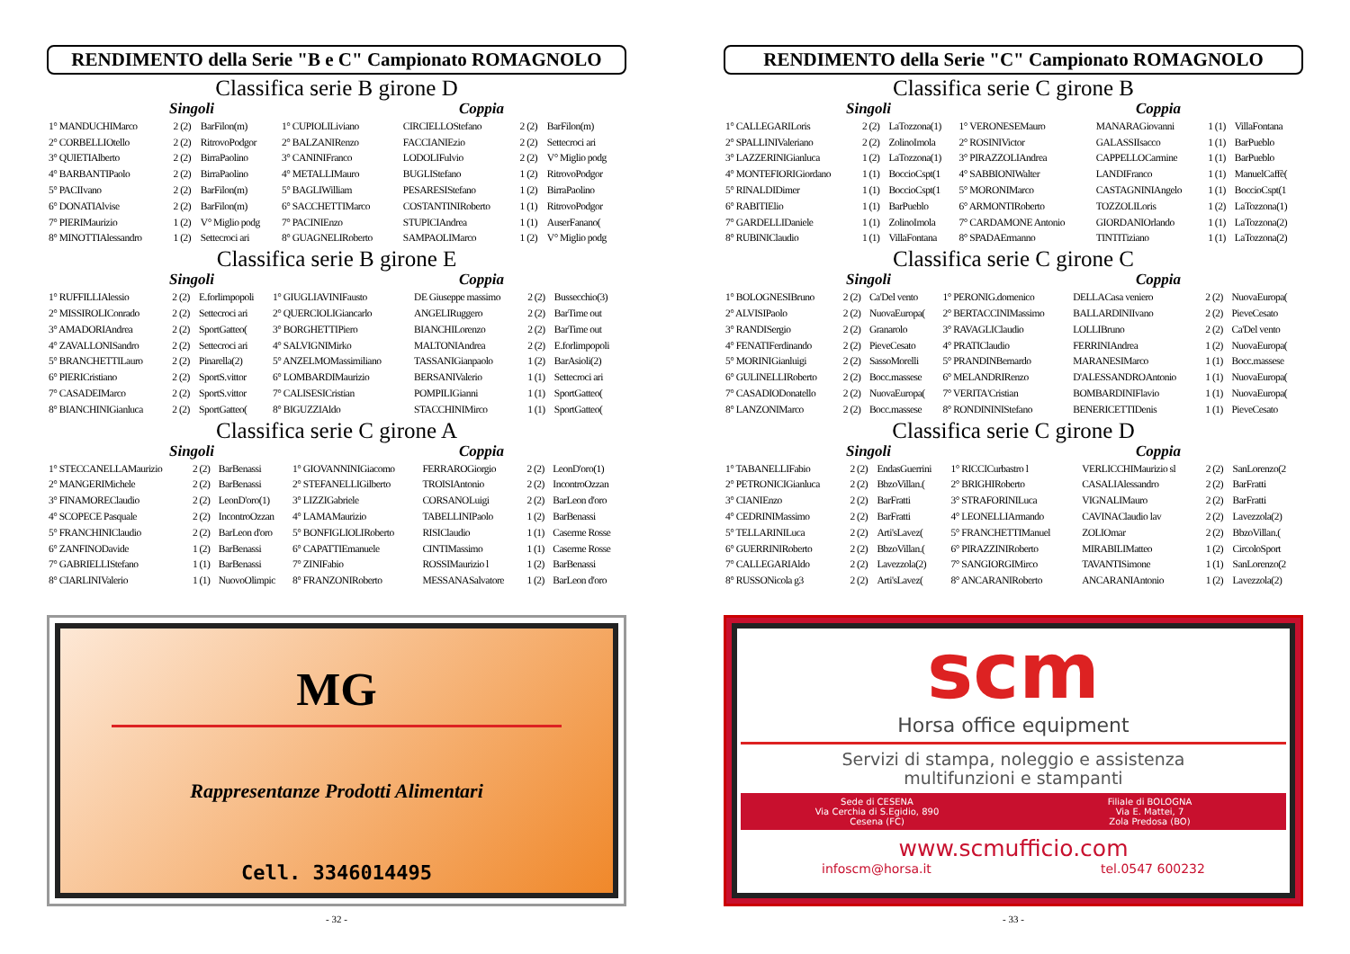RENDIMENTO della Serie "B e C" Campionato ROMAGNOLO
Classifica serie B girone D
Singoli Coppia
| 1° MANDUCHIMarco | 2 (2) | BarFilon(m) | 1° CUPIOLILiviano | CIRCIELLOStefano | 2 (2) | BarFilon(m) |
| 2° CORBELLIOtello | 2 (2) | RitrovoPodgor | 2° BALZANIRenzo | FACCIANIEzio | 2 (2) | Settecroci ari |
| 3° QUIETIAlberto | 2 (2) | BirraPaolino | 3° CANINIFranco | LODOLIFulvio | 2 (2) | V° Miglio podg |
| 4° BARBANTIPaolo | 2 (2) | BirraPaolino | 4° METALLIMauro | BUGLIStefano | 1 (2) | RitrovoPodgor |
| 5° PACIIvano | 2 (2) | BarFilon(m) | 5° BAGLIWilliam | PESARESIStefano | 1 (2) | BirraPaolino |
| 6° DONATIAlvise | 2 (2) | BarFilon(m) | 6° SACCHETTIMarco | COSTANTINIRoberto | 1 (1) | RitrovoPodgor |
| 7° PIERIMaurizio | 1 (2) | V° Miglio podg | 7° PACINIEnzo | STUPICIAndrea | 1 (1) | AuserFanano( |
| 8° MINOTTIAlessandro | 1 (2) | Settecroci ari | 8° GUAGNELIRoberto | SAMPAOLIMarco | 1 (2) | V° Miglio podg |
Classifica serie B girone E
Singoli Coppia
| 1° RUFFILLIAlessio | 2 (2) | E.forlimpopoli | 1° GIUGLIAVINIFausto | DE Giuseppe massimo | 2 (2) | Bussecchio(3) |
| 2° MISSIROLIConrado | 2 (2) | Settecroci ari | 2° QUERCIOLIGiancarlo | ANGELIRuggero | 2 (2) | BarTime out |
| 3° AMADORIAndrea | 2 (2) | SportGatteo( | 3° BORGHETTIPiero | BIANCHILorenzo | 2 (2) | BarTime out |
| 4° ZAVALLONISandro | 2 (2) | Settecroci ari | 4° SALVIGNIMirko | MALTONIAndrea | 2 (2) | E.forlimpopoli |
| 5° BRANCHETTILauro | 2 (2) | Pinarella(2) | 5° ANZELMOMassimiliano | TASSANIGianpaolo | 1 (2) | BarAsioli(2) |
| 6° PIERICristiano | 2 (2) | SportS.vittor | 6° LOMBARDIMaurizio | BERSANIValerio | 1 (1) | Settecroci ari |
| 7° CASADEIMarco | 2 (2) | SportS.vittor | 7° CALISESICristian | POMPILIGianni | 1 (1) | SportGatteo( |
| 8° BIANCHINIGianluca | 2 (2) | SportGatteo( | 8° BIGUZZIAldo | STACCHINIMirco | 1 (1) | SportGatteo( |
Classifica serie C girone A
Singoli Coppia
| 1° STECCANELLAMaurizio | 2 (2) | BarBenassi | 1° GIOVANNINIGiacomo | FERRAROGiorgio | 2 (2) | LeonD'oro(1) |
| 2° MANGERIMichele | 2 (2) | BarBenassi | 2° STEFANELLIGilberto | TROISIAntonio | 2 (2) | IncontroOzzan |
| 3° FINAMOREClaudio | 2 (2) | LeonD'oro(1) | 3° LIZZIGabriele | CORSANOLuigi | 2 (2) | BarLeon d'oro |
| 4° SCOPECE Pasquale | 2 (2) | IncontroOzzan | 4° LAMAMaurizio | TABELLINIPaolo | 1 (2) | BarBenassi |
| 5° FRANCHINIClaudio | 2 (2) | BarLeon d'oro | 5° BONFIGLIOLIRoberto | RISIClaudio | 1 (1) | Caserme Rosse |
| 6° ZANFINODavide | 1 (2) | BarBenassi | 6° CAPATTIEmanuele | CINTIMassimo | 1 (1) | Caserme Rosse |
| 7° GABRIELLIStefano | 1 (1) | BarBenassi | 7° ZINIFabio | ROSSIMaurizio l | 1 (2) | BarBenassi |
| 8° CIARLINIValerio | 1 (1) | NuovoOlimpic | 8° FRANZONIRoberto | MESSANASalvatore | 1 (2) | BarLeon d'oro |
MG
Rappresentanze Prodotti Alimentari
Cell. 3346014495
- 32 -
RENDIMENTO della Serie "C" Campionato ROMAGNOLO
Classifica serie C girone B
Singoli Coppia
| 1° CALLEGARILoris | 2 (2) | LaTozzona(1) | 1° VERONESEMauro | MANARAGiovanni | 1 (1) | VillaFontana |
| 2° SPALLINIValeriano | 2 (2) | ZolinoImola | 2° ROSINIVictor | GALASSIIsacco | 1 (1) | BarPueblo |
| 3° LAZZERINIGianluca | 1 (2) | LaTozzona(1) | 3° PIRAZZOLIAndrea | CAPPELLOCarmine | 1 (1) | BarPueblo |
| 4° MONTEFIORIGiordano | 1 (1) | BoccioCspt(1 | 4° SABBIONIWalter | LANDIFranco | 1 (1) | ManuelCaffè( |
| 5° RINALDIDimer | 1 (1) | BoccioCspt(1 | 5° MORONIMarco | CASTAGNINIAngelo | 1 (1) | BoccioCspt(1 |
| 6° RABITIElio | 1 (1) | BarPueblo | 6° ARMONTIRoberto | TOZZOLILoris | 1 (2) | LaTozzona(1) |
| 7° GARDELLIDaniele | 1 (1) | ZolinoImola | 7° CARDAMONE Antonio | GIORDANIOrlando | 1 (1) | LaTozzona(2) |
| 8° RUBINIClaudio | 1 (1) | VillaFontana | 8° SPADAErmanno | TINTITiziano | 1 (1) | LaTozzona(2) |
Classifica serie C girone C
Singoli Coppia
| 1° BOLOGNESIBruno | 2 (2) | Ca'Del vento | 1° PERONIG.domenico | DELLACasa veniero | 2 (2) | NuovaEuropa( |
| 2° ALVISIPaolo | 2 (2) | NuovaEuropa( | 2° BERTACCINIMassimo | BALLARDINIIvano | 2 (2) | PieveCesato |
| 3° RANDISergio | 2 (2) | Granarolo | 3° RAVAGLIClaudio | LOLLIBruno | 2 (2) | Ca'Del vento |
| 4° FENATIFerdinando | 2 (2) | PieveCesato | 4° PRATIClaudio | FERRINIAndrea | 1 (2) | NuovaEuropa( |
| 5° MORINIGianluigi | 2 (2) | SassoMorelli | 5° PRANDINBernardo | MARANESIMarco | 1 (1) | Bocc.massese |
| 6° GULINELLIRoberto | 2 (2) | Bocc.massese | 6° MELANDRIRenzo | D'ALESSANDROAntonio | 1 (1) | NuovaEuropa( |
| 7° CASADIODonatello | 2 (2) | NuovaEuropa( | 7° VERITA'Cristian | BOMBARDINIFlavio | 1 (1) | NuovaEuropa( |
| 8° LANZONIMarco | 2 (2) | Bocc.massese | 8° RONDININIStefano | BENERICETTIDenis | 1 (1) | PieveCesato |
Classifica serie C girone D
Singoli Coppia
| 1° TABANELLIFabio | 2 (2) | EndasGuerrini | 1° RICCICurbastro l | VERLICCHIMaurizio sl | 2 (2) | SanLorenzo(2 |
| 2° PETRONICIGianluca | 2 (2) | BbzoVillan.( | 2° BRIGHIRoberto | CASALIAlessandro | 2 (2) | BarFratti |
| 3° CIANIEnzo | 2 (2) | BarFratti | 3° STRAFORINILuca | VIGNALIMauro | 2 (2) | BarFratti |
| 4° CEDRINIMassimo | 2 (2) | BarFratti | 4° LEONELLIArmando | CAVINAClaudio lav | 2 (2) | Lavezzola(2) |
| 5° TELLARINILuca | 2 (2) | Arti'sLavez( | 5° FRANCHETTIManuel | ZOLIOmar | 2 (2) | BbzoVillan.( |
| 6° GUERRINIRoberto | 2 (2) | BbzoVillan.( | 6° PIRAZZINIRoberto | MIRABILIMatteo | 1 (2) | CircoloSport |
| 7° CALLEGARIAldo | 2 (2) | Lavezzola(2) | 7° SANGIORGIMirco | TAVANTISimone | 1 (1) | SanLorenzo(2 |
| 8° RUSSONicola g3 | 2 (2) | Arti'sLavez( | 8° ANCARANIRoberto | ANCARANIAntonio | 1 (2) | Lavezzola(2) |
scm
Horsa office equipment
Servizi di stampa, noleggio e assistenza
multifunzioni e stampanti
Sede di CESENA
Via Cerchia di S.Egidio, 890
Cesena (FC)
Filiale di BOLOGNA
Via E. Mattei, 7
Zola Predosa (BO)
www.scmufficio.com
infoscm@horsa.it tel.0547 600232
- 33 -